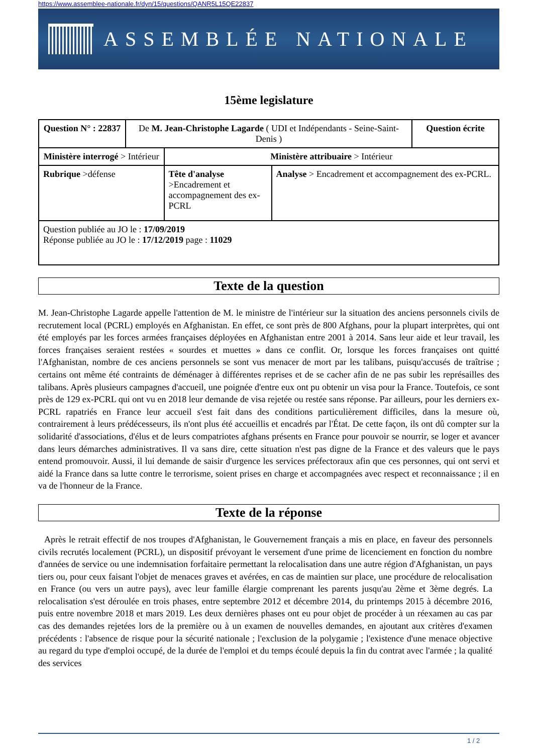https://www.assemblee-nationale.fr/dyn/15/questions/QANR5L15QE22837
ASSEMBLÉE NATIONALE
15ème legislature
| Question N° : 22837 | De M. Jean-Christophe Lagarde ( UDI et Indépendants - Seine-Saint-Denis ) | | | Question écrite |
| Ministère interrogé > Intérieur | | Ministère attribuaire > Intérieur | | |
| Rubrique >défense | | Tête d'analyse >Encadrement et accompagnement des ex-PCRL | Analyse > Encadrement et accompagnement des ex-PCRL. | |
| Question publiée au JO le : 17/09/2019 Réponse publiée au JO le : 17/12/2019 page : 11029 | | | | |
Texte de la question
M. Jean-Christophe Lagarde appelle l'attention de M. le ministre de l'intérieur sur la situation des anciens personnels civils de recrutement local (PCRL) employés en Afghanistan. En effet, ce sont près de 800 Afghans, pour la plupart interprètes, qui ont été employés par les forces armées françaises déployées en Afghanistan entre 2001 à 2014. Sans leur aide et leur travail, les forces françaises seraient restées « sourdes et muettes » dans ce conflit. Or, lorsque les forces françaises ont quitté l'Afghanistan, nombre de ces anciens personnels se sont vus menacer de mort par les talibans, puisqu'accusés de traîtrise ; certains ont même été contraints de déménager à différentes reprises et de se cacher afin de ne pas subir les représailles des talibans. Après plusieurs campagnes d'accueil, une poignée d'entre eux ont pu obtenir un visa pour la France. Toutefois, ce sont près de 129 ex-PCRL qui ont vu en 2018 leur demande de visa rejetée ou restée sans réponse. Par ailleurs, pour les derniers ex-PCRL rapatriés en France leur accueil s'est fait dans des conditions particulièrement difficiles, dans la mesure où, contrairement à leurs prédécesseurs, ils n'ont plus été accueillis et encadrés par l'État. De cette façon, ils ont dû compter sur la solidarité d'associations, d'élus et de leurs compatriotes afghans présents en France pour pouvoir se nourrir, se loger et avancer dans leurs démarches administratives. Il va sans dire, cette situation n'est pas digne de la France et des valeurs que le pays entend promouvoir. Aussi, il lui demande de saisir d'urgence les services préfectoraux afin que ces personnes, qui ont servi et aidé la France dans sa lutte contre le terrorisme, soient prises en charge et accompagnées avec respect et reconnaissance ; il en va de l'honneur de la France.
Texte de la réponse
Après le retrait effectif de nos troupes d'Afghanistan, le Gouvernement français a mis en place, en faveur des personnels civils recrutés localement (PCRL), un dispositif prévoyant le versement d'une prime de licenciement en fonction du nombre d'années de service ou une indemnisation forfaitaire permettant la relocalisation dans une autre région d'Afghanistan, un pays tiers ou, pour ceux faisant l'objet de menaces graves et avérées, en cas de maintien sur place, une procédure de relocalisation en France (ou vers un autre pays), avec leur famille élargie comprenant les parents jusqu'au 2ème et 3ème degrés. La relocalisation s'est déroulée en trois phases, entre septembre 2012 et décembre 2014, du printemps 2015 à décembre 2016, puis entre novembre 2018 et mars 2019. Les deux dernières phases ont eu pour objet de procéder à un réexamen au cas par cas des demandes rejetées lors de la première ou à un examen de nouvelles demandes, en ajoutant aux critères d'examen précédents : l'absence de risque pour la sécurité nationale ; l'exclusion de la polygamie ; l'existence d'une menace objective au regard du type d'emploi occupé, de la durée de l'emploi et du temps écoulé depuis la fin du contrat avec l'armée ; la qualité des services
1 / 2